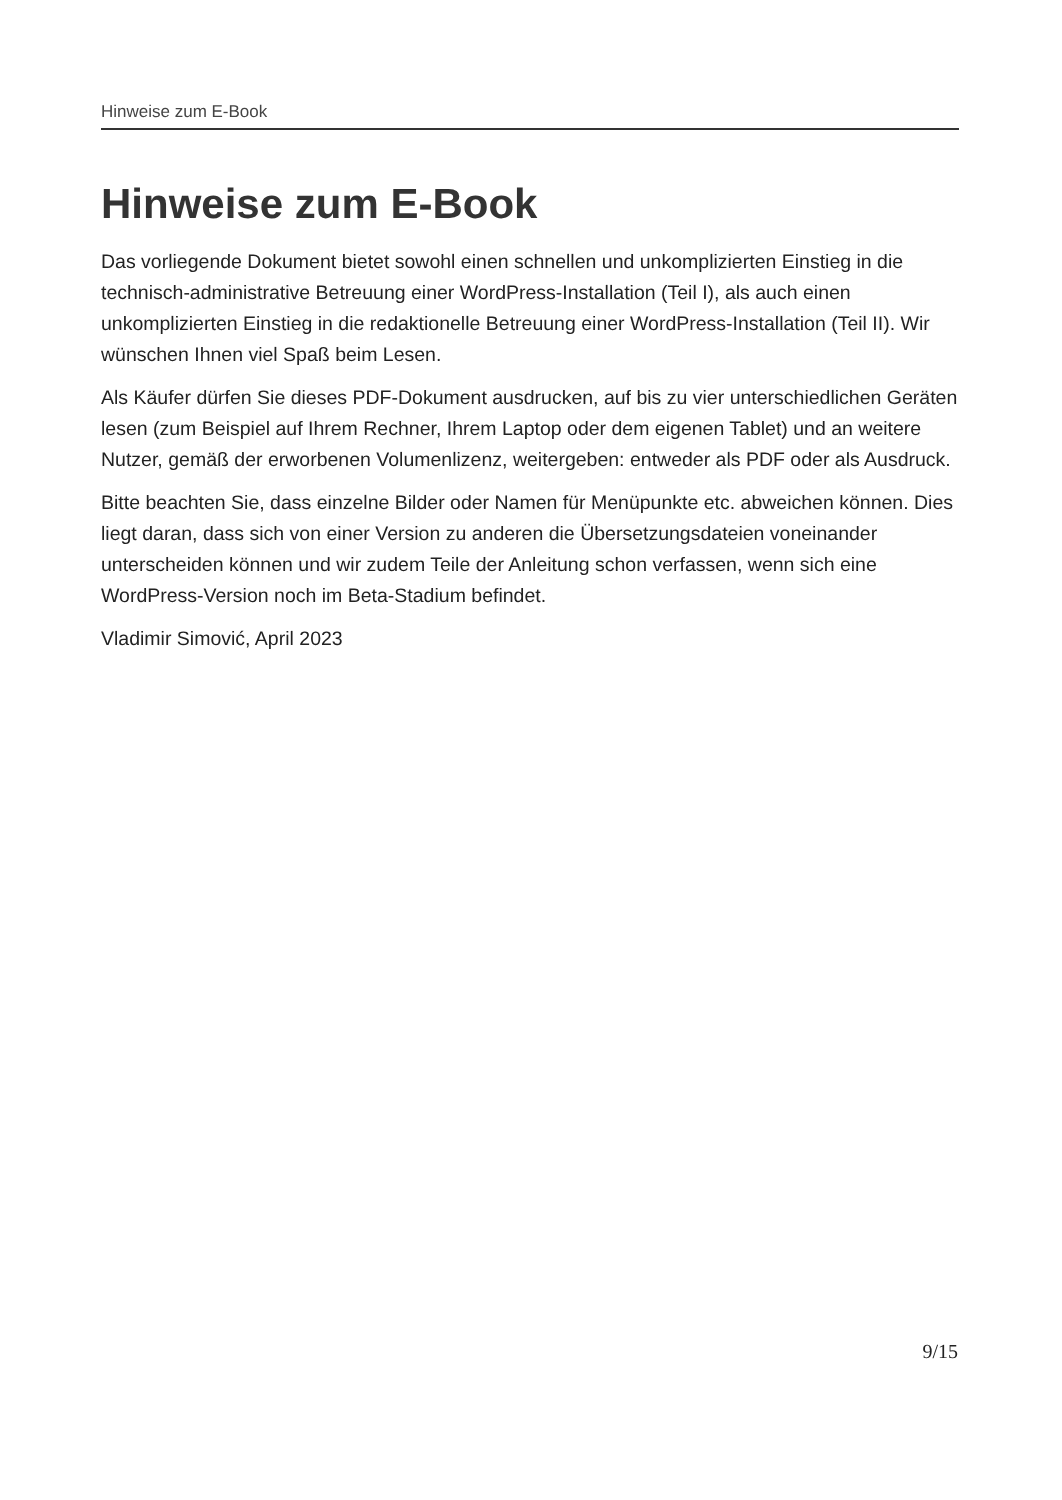Hinweise zum E-Book
Hinweise zum E-Book
Das vorliegende Dokument bietet sowohl einen schnellen und unkomplizierten Einstieg in die technisch-administrative Betreuung einer WordPress-Installation (Teil I), als auch einen unkomplizierten Einstieg in die redaktionelle Betreuung einer WordPress-Installation (Teil II). Wir wünschen Ihnen viel Spaß beim Lesen.
Als Käufer dürfen Sie dieses PDF-Dokument ausdrucken, auf bis zu vier unterschiedlichen Geräten lesen (zum Beispiel auf Ihrem Rechner, Ihrem Laptop oder dem eigenen Tablet) und an weitere Nutzer, gemäß der erworbenen Volumenlizenz, weitergeben: entweder als PDF oder als Ausdruck.
Bitte beachten Sie, dass einzelne Bilder oder Namen für Menüpunkte etc. abweichen können. Dies liegt daran, dass sich von einer Version zu anderen die Übersetzungsdateien voneinander unterscheiden können und wir zudem Teile der Anleitung schon verfassen, wenn sich eine WordPress-Version noch im Beta-Stadium befindet.
Vladimir Simović, April 2023
9/15